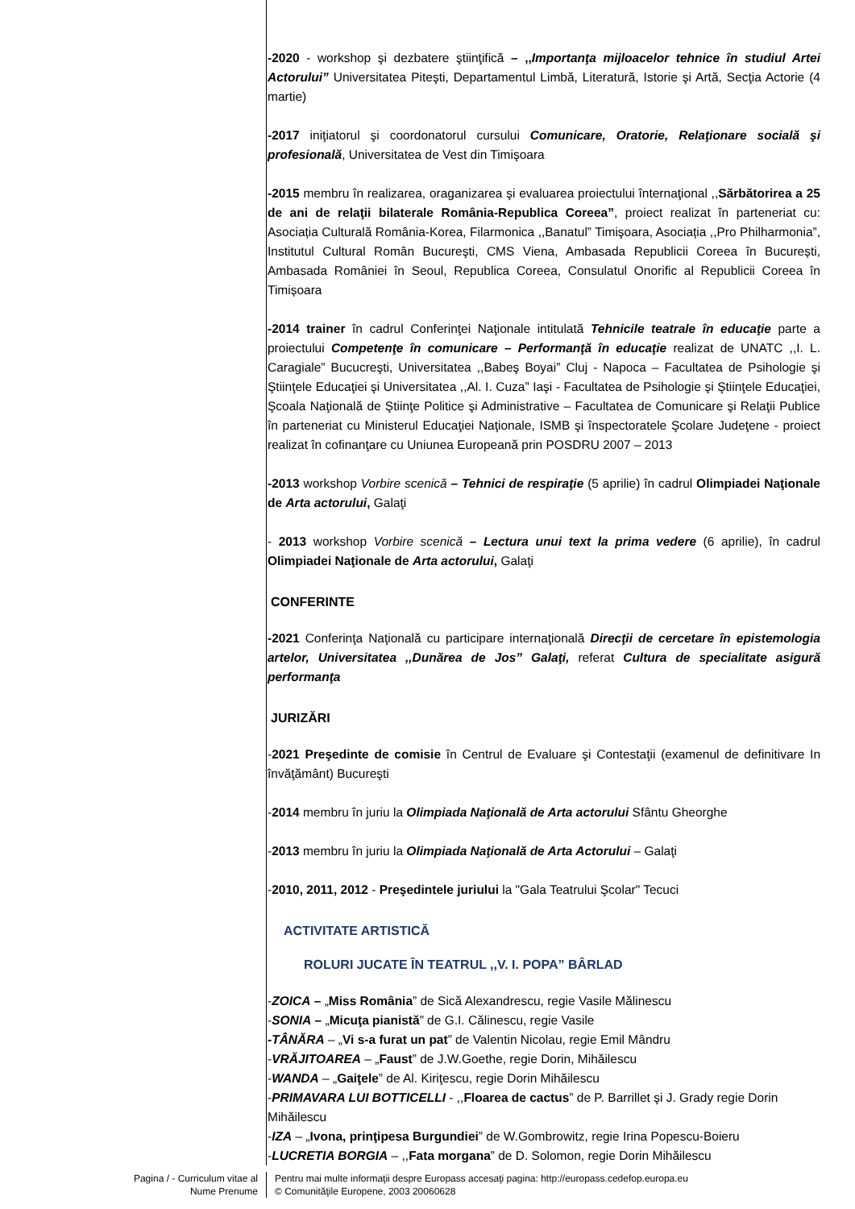-2020 - workshop şi dezbatere ştiinţifică – ,,Importanţa mijloacelor tehnice în studiul Artei Actorului” Universitatea Piteşti, Departamentul Limbă, Literatură, Istorie şi Artă, Secţia Actorie (4 martie)
-2017 iniţiatorul şi coordonatorul cursului Comunicare, Oratorie, Relaţionare socială şi profesională, Universitatea de Vest din Timişoara
-2015 membru în realizarea, oraganizarea şi evaluarea proiectului înternaţional ,,Sărbătorirea a 25 de ani de relaţii bilaterale România-Republica Coreea”, proiect realizat în parteneriat cu: Asociația Culturală România-Korea, Filarmonica ,,Banatul” Timişoara, Asociația ,,Pro Philharmonia”, Institutul Cultural Român Bucureşti, CMS Viena, Ambasada Republicii Coreea în București, Ambasada României în Seoul, Republica Coreea, Consulatul Onorific al Republicii Coreea în Timișoara
-2014 trainer în cadrul Conferinţei Naţionale intitulată Tehnicile teatrale în educaţie parte a proiectului Competenţe în comunicare – Performanţă în educaţie realizat de UNATC ,,I. L. Caragiale” Bucucreşti, Universitatea ,,Babeş Boyai” Cluj - Napoca – Facultatea de Psihologie şi Ştiinţele Educaţiei şi Universitatea ,,Al. I. Cuza” Iaşi - Facultatea de Psihologie şi Ştiinţele Educaţiei, Şcoala Naţională de Ştiinţe Politice şi Administrative – Facultatea de Comunicare şi Relaţii Publice în parteneriat cu Ministerul Educaţiei Naţionale, ISMB şi înspectoratele Şcolare Judeţene - proiect realizat în cofinanţare cu Uniunea Europeană prin POSDRU 2007 – 2013
-2013 workshop Vorbire scenică – Tehnici de respiraţie (5 aprilie) în cadrul Olimpiadei Naţionale de Arta actorului, Galaţi
- 2013 workshop Vorbire scenică – Lectura unui text la prima vedere (6 aprilie), în cadrul Olimpiadei Naţionale de Arta actorului, Galaţi
CONFERINTE
-2021 Conferinţa Naţională cu participare internaţională Direcţii de cercetare în epistemologia artelor, Universitatea ,,Dunărea de Jos” Galaţi, referat Cultura de specialitate asigură performanţa
JURIZĂRI
-2021 Preşedinte de comisie în Centrul de Evaluare şi Contestaţii (examenul de definitivare In învăţământ) Bucureşti
-2014 membru în juriu la Olimpiada Naţională de Arta actorului Sfântu Gheorghe
-2013 membru în juriu la Olimpiada Naţională de Arta Actorului – Galaţi
-2010, 2011, 2012 - Preşedintele juriului la "Gala Teatrului Şcolar" Tecuci
ACTIVITATE ARTISTICĂ
ROLURI JUCATE ÎN TEATRUL ,,V. I. POPA” BÂRLAD
-ZOICA – „Miss România” de Sică Alexandrescu, regie Vasile Mălinescu
-SONIA – „Micuţa pianistă” de G.I. Călinescu, regie Vasile
-TÂNĂRA – „Vi s-a furat un pat” de Valentin Nicolau, regie Emil Mândru
-VRĂJITOAREA – „Faust” de J.W.Goethe, regie Dorin, Mihăilescu
-WANDA – „Gaiţele” de Al. Kiriţescu, regie Dorin Mihăilescu
-PRIMAVARA LUI BOTTICELLI - ,,Floarea de cactus” de P. Barrillet şi J. Grady regie Dorin Mihăilescu
-IZA – „Ivona, prinţipesa Burgundiei” de W.Gombrowitz, regie Irina Popescu-Boieru
-LUCRETIA BORGIA – ,,Fata morgana” de D. Solomon, regie Dorin Mihăilescu
Pagina / - Curriculum vitae al
Nume Prenume
Pentru mai multe informaţii despre Europass accesaţi pagina: http://europass.cedefop.europa.eu
© Comunităţile Europene, 2003 20060628